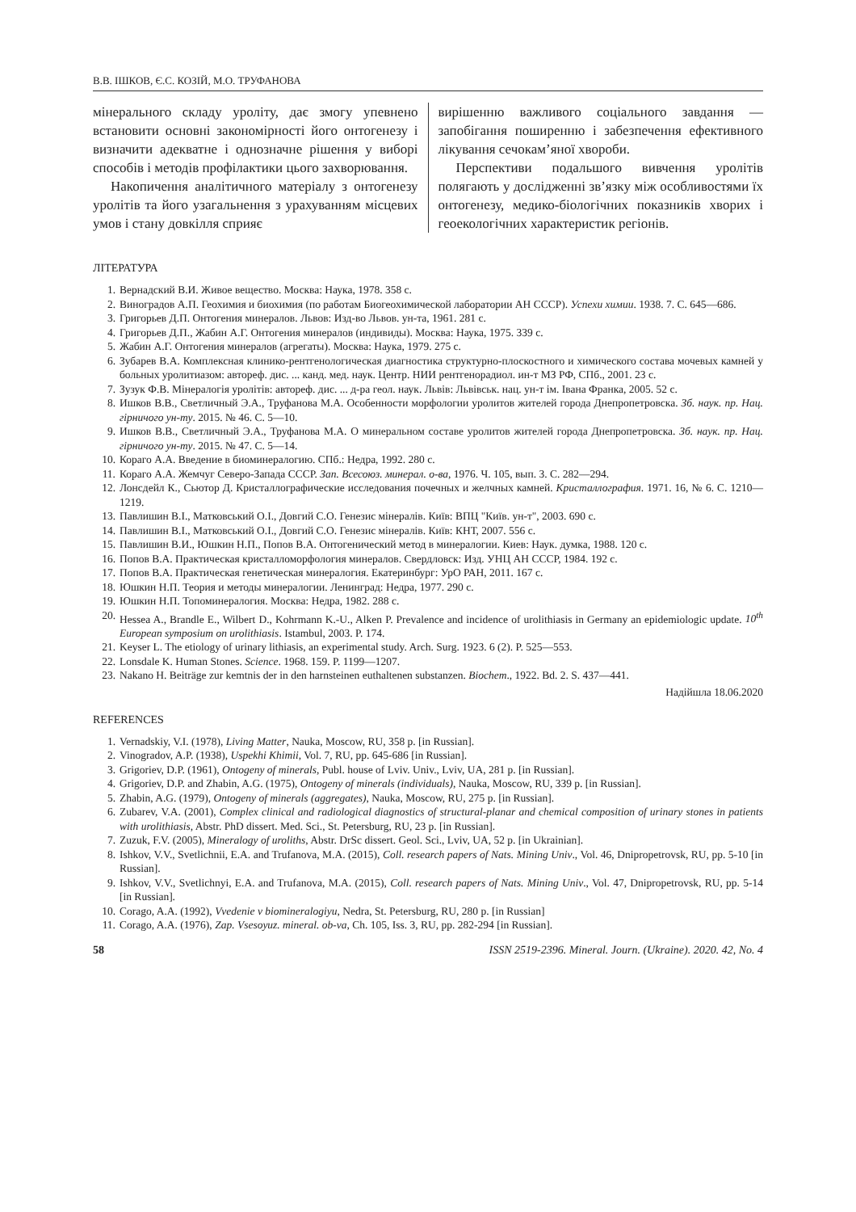В.В. ІШКОВ, Є.С. КОЗІЙ, М.О. ТРУФАНОВА
мінерального складу уроліту, дає змогу упевнено встановити основні закономірності його онтогенезу і визначити адекватне і однозначне рішення у виборі способів і методів профілактики цього захворювання.
Накопичення аналітичного матеріалу з онтогенезу уролітів та його узагальнення з урахуванням місцевих умов і стану довкілля сприяє
вирішенню важливого соціального завдання — запобігання поширенню і забезпечення ефективного лікування сечокам’яної хвороби.
Перспективи подальшого вивчення уролітів полягають у дослідженні зв’язку між особливостями їх онтогенезу, медико-біологічних показників хворих і геоекологічних характеристик регіонів.
ЛІТЕРАТУРА
1. Вернадский В.И. Живое вещество. Москва: Наука, 1978. 358 с.
2. Виноградов А.П. Геохимия и биохимия (по работам Биогеохимической лаборатории АН СССР). Успехи химии. 1938. 7. С. 645—686.
3. Григорьев Д.П. Онтогения минералов. Львов: Изд-во Львов. ун-та, 1961. 281 с.
4. Григорьев Д.П., Жабин А.Г. Онтогения минералов (индивиды). Москва: Наука, 1975. 339 с.
5. Жабин А.Г. Онтогения минералов (агрегаты). Москва: Наука, 1979. 275 с.
6. Зубарев В.А. Комплексная клинико-рентгенологическая диагностика структурно-плоскостного и химического состава мочевых камней у больных уролитиазом: автореф. дис. ... канд. мед. наук. Центр. НИИ рентгенорадиол. ин-т МЗ РФ, СПб., 2001. 23 с.
7. Зузук Ф.В. Мінералогія уролітів: автореф. дис. ... д-ра геол. наук. Львів: Львівськ. нац. ун-т ім. Івана Франка, 2005. 52 с.
8. Ишков В.В., Светличный Э.А., Труфанова М.А. Особенности морфологии уролитов жителей города Днепропетровска. Зб. наук. пр. Нац. гірничого ун-ту. 2015. № 46. С. 5—10.
9. Ишков В.В., Светличный Э.А., Труфанова М.А. О минеральном составе уролитов жителей города Днепропетровска. Зб. наук. пр. Нац. гірничого ун-ту. 2015. № 47. С. 5—14.
10. Кораго А.А. Введение в биоминералогию. СПб.: Недра, 1992. 280 с.
11. Кораго А.А. Жемчуг Северо-Запада СССР. Зап. Всесоюз. минерал. о-ва, 1976. Ч. 105, вып. 3. С. 282—294.
12. Лонсдейл К., Сьютор Д. Кристаллографические исследования почечных и желчных камней. Кристаллография. 1971. 16, № 6. С. 1210—1219.
13. Павлишин В.І., Матковський О.І., Довгий С.О. Генезис мінералів. Київ: ВПЦ "Київ. ун-т", 2003. 690 с.
14. Павлишин В.І., Матковський О.І., Довгий С.О. Генезис мінералів. Київ: КНТ, 2007. 556 с.
15. Павлишин В.И., Юшкин Н.П., Попов В.А. Онтогенический метод в минералогии. Киев: Наук. думка, 1988. 120 с.
16. Попов В.А. Практическая кристалломорфология минералов. Свердловск: Изд. УНЦ АН СССР, 1984. 192 с.
17. Попов В.А. Практическая генетическая минералогия. Екатеринбург: УрО РАН, 2011. 167 с.
18. Юшкин Н.П. Теория и методы минералогии. Ленинград: Недра, 1977. 290 с.
19. Юшкин Н.П. Топоминералогия. Москва: Недра, 1982. 288 с.
20. Hessea A., Brandle E., Wilbert D., Kohrmann K.-U., Alken P. Prevalence and incidence of urolithiasis in Germany an epidemiologic update. 10<sup>th</sup> European symposium on urolithiasis. Istambul, 2003. P. 174.
21. Keyser L. The etiology of urinary lithiasis, an experimental study. Arch. Surg. 1923. 6 (2). P. 525—553.
22. Lonsdale K. Human Stones. Science. 1968. 159. P. 1199—1207.
23. Nakano H. Beiträge zur kemtnis der in den harnsteinen euthaltenen substanzen. Biochem., 1922. Bd. 2. S. 437—441.
Надійшла 18.06.2020
REFERENCES
1. Vernadskiy, V.I. (1978), Living Matter, Nauka, Moscow, RU, 358 p. [in Russian].
2. Vinogradov, A.P. (1938), Uspekhi Khimii, Vol. 7, RU, pp. 645-686 [in Russian].
3. Grigoriev, D.P. (1961), Ontogeny of minerals, Publ. house of Lviv. Univ., Lviv, UA, 281 p. [in Russian].
4. Grigoriev, D.P. and Zhabin, A.G. (1975), Ontogeny of minerals (individuals), Nauka, Moscow, RU, 339 p. [in Russian].
5. Zhabin, A.G. (1979), Ontogeny of minerals (aggregates), Nauka, Moscow, RU, 275 p. [in Russian].
6. Zubarev, V.A. (2001), Complex clinical and radiological diagnostics of structural-planar and chemical composition of urinary stones in patients with urolithiasis, Abstr. PhD dissert. Med. Sci., St. Petersburg, RU, 23 p. [in Russian].
7. Zuzuk, F.V. (2005), Mineralogy of uroliths, Abstr. DrSc dissert. Geol. Sci., Lviv, UA, 52 p. [in Ukrainian].
8. Ishkov, V.V., Svetlichnii, E.A. and Trufanova, M.A. (2015), Coll. research papers of Nats. Mining Univ., Vol. 46, Dnipropetrovsk, RU, pp. 5-10 [in Russian].
9. Ishkov, V.V., Svetlichnyi, E.A. and Trufanova, M.A. (2015), Coll. research papers of Nats. Mining Univ., Vol. 47, Dnipropetrovsk, RU, pp. 5-14 [in Russian].
10. Corago, A.A. (1992), Vvedenie v biomineralogiyu, Nedra, St. Petersburg, RU, 280 p. [in Russian]
11. Corago, A.A. (1976), Zap. Vsesoyuz. mineral. ob-va, Ch. 105, Iss. 3, RU, pp. 282-294 [in Russian].
58 ISSN 2519-2396. Mineral. Journ. (Ukraine). 2020. 42, No. 4